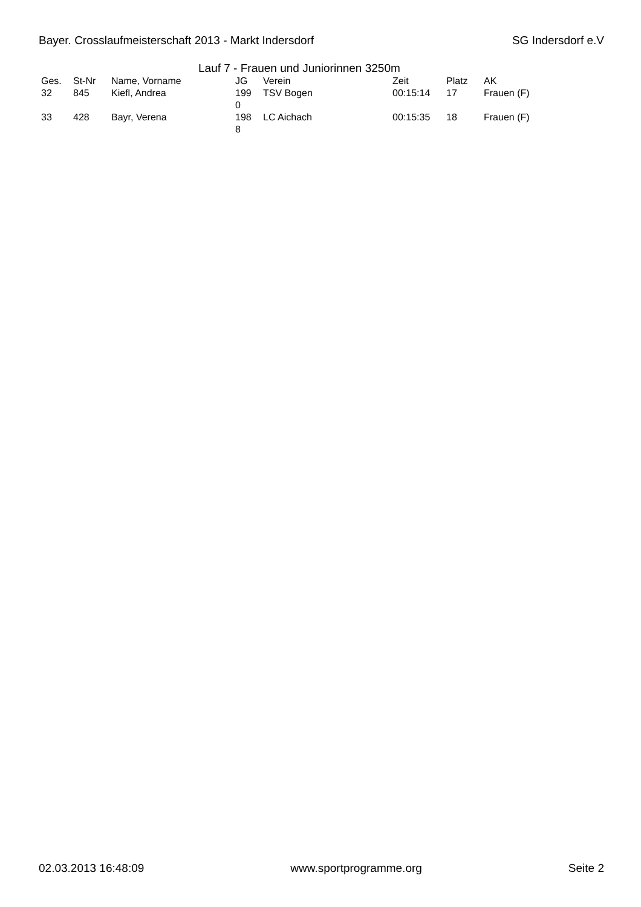Bayer. Crosslaufmeisterschaft 2013 - Markt Indersdorf SG Indersdorf e.V
Lauf 7 - Frauen und Juniorinnen 3250m
| Ges. | St-Nr | Name, Vorname | JG | Verein | Zeit | Platz | AK |
| --- | --- | --- | --- | --- | --- | --- | --- |
| 32 | 845 | Kiefl, Andrea | 199 0 | TSV Bogen | 00:15:14 | 17 | Frauen (F) |
| 33 | 428 | Bayr, Verena | 198 8 | LC Aichach | 00:15:35 | 18 | Frauen (F) |
02.03.2013 16:48:09 www.sportprogramme.org Seite 2